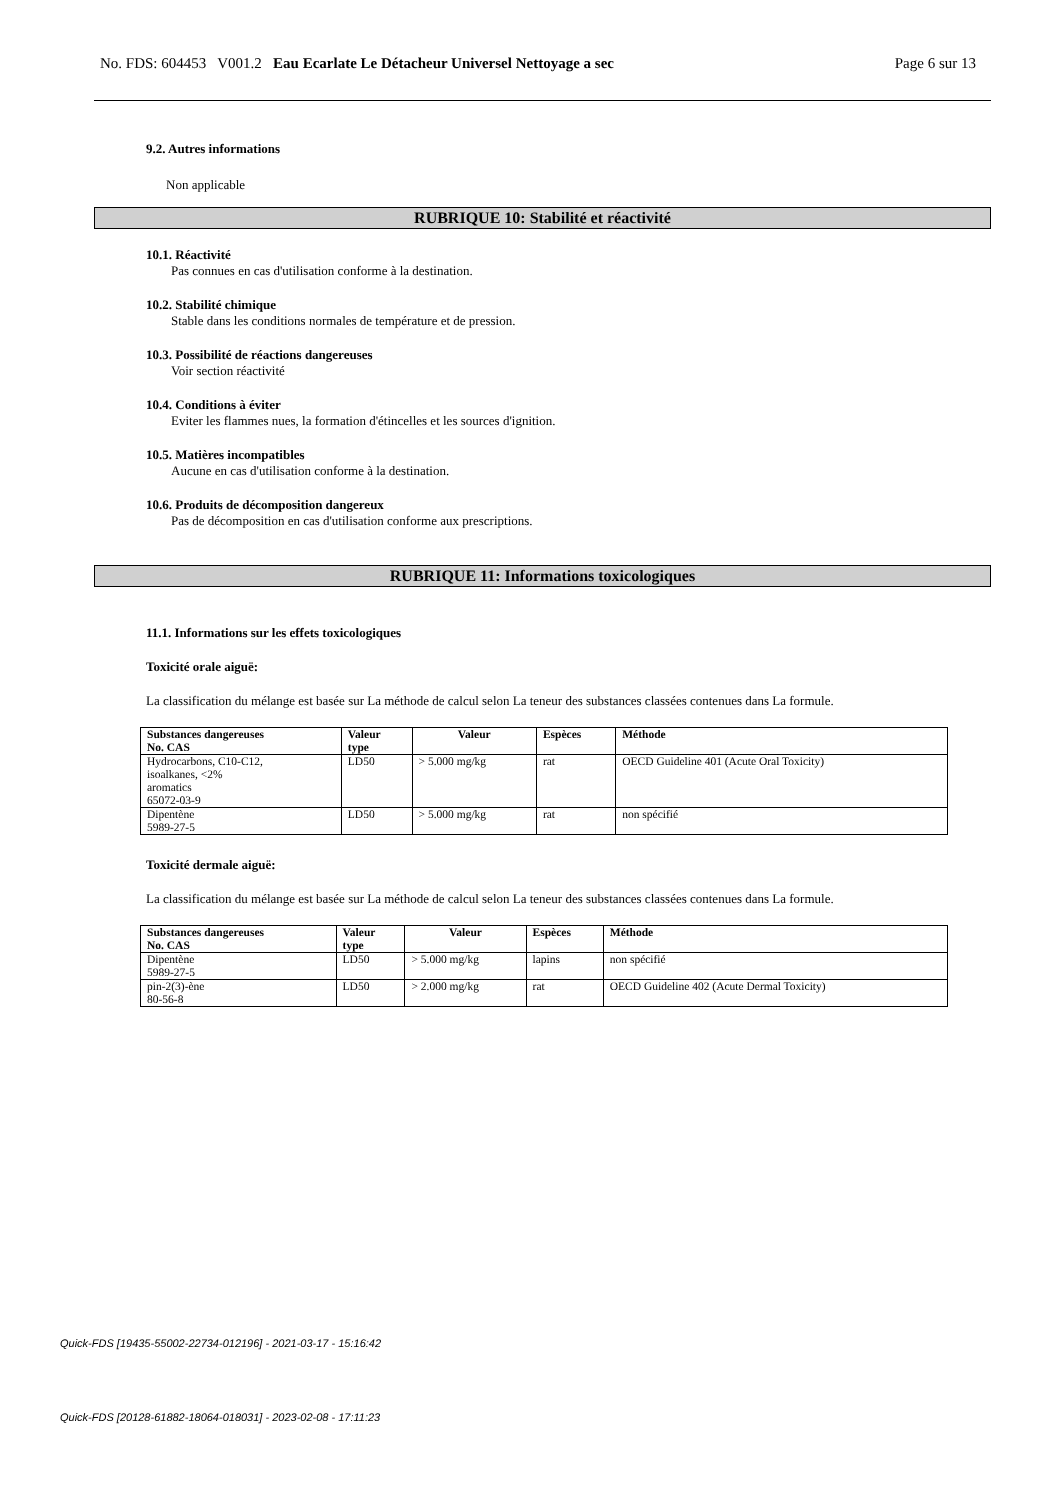No. FDS: 604453 V001.2 Eau Ecarlate Le Détacheur Universel Nettoyage a sec Page 6 sur 13
9.2. Autres informations
Non applicable
RUBRIQUE 10: Stabilité et réactivité
10.1. Réactivité
Pas connues en cas d'utilisation conforme à la destination.
10.2. Stabilité chimique
Stable dans les conditions normales de température et de pression.
10.3. Possibilité de réactions dangereuses
Voir section réactivité
10.4. Conditions à éviter
Eviter les flammes nues, la formation d'étincelles et les sources d'ignition.
10.5. Matières incompatibles
Aucune en cas d'utilisation conforme à la destination.
10.6. Produits de décomposition dangereux
Pas de décomposition en cas d'utilisation conforme aux prescriptions.
RUBRIQUE 11: Informations toxicologiques
11.1. Informations sur les effets toxicologiques
Toxicité orale aiguë:
La classification du mélange est basée sur La méthode de calcul selon La teneur des substances classées contenues dans La formule.
| Substances dangereuses No. CAS | Valeur type | Valeur | Espèces | Méthode |
| --- | --- | --- | --- | --- |
| Hydrocarbons, C10-C12, isoalkanes, <2% aromatics 65072-03-9 | LD50 | > 5.000 mg/kg | rat | OECD Guideline 401 (Acute Oral Toxicity) |
| Dipentène 5989-27-5 | LD50 | > 5.000 mg/kg | rat | non spécifié |
Toxicité dermale aiguë:
La classification du mélange est basée sur La méthode de calcul selon La teneur des substances classées contenues dans La formule.
| Substances dangereuses No. CAS | Valeur type | Valeur | Espèces | Méthode |
| --- | --- | --- | --- | --- |
| Dipentène 5989-27-5 | LD50 | > 5.000 mg/kg | lapins | non spécifié |
| pin-2(3)-ène 80-56-8 | LD50 | > 2.000 mg/kg | rat | OECD Guideline 402 (Acute Dermal Toxicity) |
Quick-FDS [19435-55002-22734-012196] - 2021-03-17 - 15:16:42
Quick-FDS [20128-61882-18064-018031] - 2023-02-08 - 17:11:23